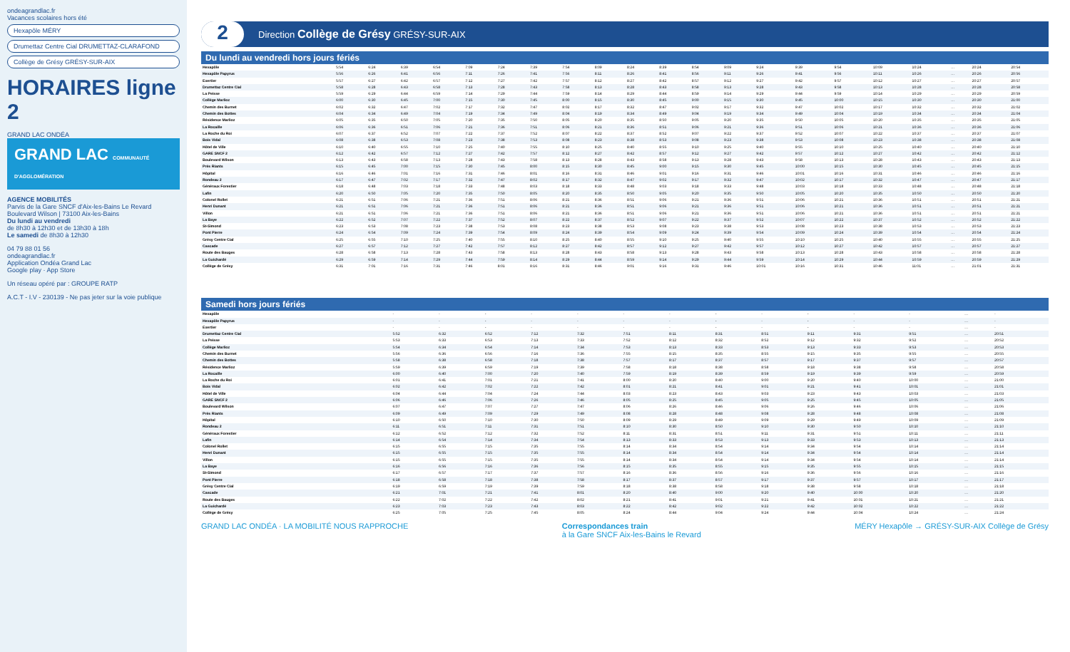ondeagrandlac.fr
Vacances scolaires hors été
Hexapôle MÉRY
Drumettaz Centre Cial DRUMETTAZ-CLARAFOND
Collège de Grésy GRÉSY-SUR-AIX
HORAIRES ligne 2
GRAND LAC ONDÉA
GRAND LAC COMMUNAUTÉ D'AGGLOMÉRATION
AGENCE MOBILITÉS
Parvis de la Gare SNCF d'Aix-les-Bains Le Revard
Boulevard Wilson | 73100 Aix-les-Bains
Du lundi au vendredi
de 8h30 à 12h30 et de 13h30 à 18h
Le samedi de 8h30 à 12h30
04 79 88 01 56
ondeagrandlac.fr
Application Ondéa Grand Lac
Google play · App Store
Un réseau opéré par : GROUPE RATP
A.C.T - I.V - 230139 - Ne pas jeter sur la voie publique
2 Direction Collège de Grésy GRÉSY-SUR-AIX
Du lundi au vendredi hors jours fériés
| Hexapôle | 5:54 | 6:24 | 6:39 | 6:54 | 7:09 | 7:24 | 7:39 | 7:54 | 8:09 | 8:24 | 8:39 | 8:54 | 9:09 | 9:24 | 9:39 | 9:54 | 10:09 | 10:24 | … | 20:24 | 20:54 |
| Hexapôle Papyrus | 5:56 | 6:26 | 6:41 | 6:56 | 7:11 | 7:26 | 7:41 | 7:56 | 8:11 | 8:26 | 8:41 | 8:56 | 9:11 | 9:26 | 9:41 | 9:56 | 10:11 | 10:26 | … | 20:26 | 20:56 |
| Exertier | 5:57 | 6:27 | 6:42 | 6:57 | 7:12 | 7:27 | 7:42 | 7:57 | 8:12 | 8:27 | 8:42 | 8:57 | 9:12 | 9:27 | 9:42 | 9:57 | 10:12 | 10:27 | … | 20:27 | 20:57 |
| Drumettaz Centre Cial | 5:58 | 6:28 | 6:43 | 6:58 | 7:13 | 7:28 | 7:43 | 7:58 | 8:13 | 8:28 | 8:43 | 8:58 | 9:13 | 9:28 | 9:43 | 9:58 | 10:13 | 10:28 | … | 20:28 | 20:58 |
| La Peisse | 5:59 | 6:29 | 6:44 | 6:59 | 7:14 | 7:29 | 7:44 | 7:59 | 8:14 | 8:29 | 8:44 | 8:59 | 9:14 | 9:29 | 9:44 | 9:59 | 10:14 | 10:29 | … | 20:29 | 20:59 |
| Collège Marlioz | 6:00 | 6:30 | 6:45 | 7:00 | 7:15 | 7:30 | 7:45 | 8:00 | 8:15 | 8:30 | 8:45 | 9:00 | 9:15 | 9:30 | 9:45 | 10:00 | 10:15 | 10:30 | … | 20:30 | 21:00 |
| Chemin des Burnet | 6:02 | 6:32 | 6:47 | 7:02 | 7:17 | 7:32 | 7:47 | 8:02 | 8:17 | 8:32 | 8:47 | 9:02 | 9:17 | 9:32 | 9:47 | 10:02 | 10:17 | 10:32 | … | 20:32 | 21:02 |
| Chemin des Bottes | 6:04 | 6:34 | 6:49 | 7:04 | 7:19 | 7:34 | 7:49 | 8:04 | 8:19 | 8:34 | 8:49 | 9:04 | 9:19 | 9:34 | 9:49 | 10:04 | 10:19 | 10:34 | … | 20:34 | 21:04 |
| Résidence Marlioz | 6:05 | 6:35 | 6:50 | 7:05 | 7:20 | 7:35 | 7:50 | 8:05 | 8:20 | 8:35 | 8:50 | 9:05 | 9:20 | 9:35 | 9:50 | 10:05 | 10:20 | 10:35 | … | 20:35 | 21:05 |
| La Rocaille | 6:06 | 6:36 | 6:51 | 7:06 | 7:21 | 7:36 | 7:51 | 8:06 | 8:21 | 8:36 | 8:51 | 9:06 | 9:21 | 9:36 | 9:51 | 10:06 | 10:21 | 10:36 | … | 20:36 | 21:06 |
| La Roche du Roi | 6:07 | 6:37 | 6:52 | 7:07 | 7:22 | 7:37 | 7:52 | 8:07 | 8:22 | 8:37 | 8:52 | 9:07 | 9:22 | 9:37 | 9:52 | 10:07 | 10:22 | 10:37 | … | 20:37 | 21:07 |
| Bois Vidal | 6:08 | 6:38 | 6:53 | 7:08 | 7:23 | 7:38 | 7:53 | 8:08 | 8:23 | 8:38 | 8:53 | 9:08 | 9:23 | 9:38 | 9:53 | 10:08 | 10:23 | 10:38 | … | 20:38 | 21:08 |
| Hôtel de Ville | 6:10 | 6:40 | 6:55 | 7:10 | 7:25 | 7:40 | 7:55 | 8:10 | 8:25 | 8:40 | 8:55 | 9:10 | 9:25 | 9:40 | 9:55 | 10:10 | 10:25 | 10:40 | … | 20:40 | 21:10 |
| GARE SNCF 2 | 6:12 | 6:42 | 6:57 | 7:12 | 7:27 | 7:42 | 7:57 | 8:12 | 8:27 | 8:42 | 8:57 | 9:12 | 9:27 | 9:42 | 9:57 | 10:12 | 10:27 | 10:42 | … | 20:42 | 21:12 |
| Boulevard Wilson | 6:13 | 6:43 | 6:58 | 7:13 | 7:28 | 7:43 | 7:58 | 8:13 | 8:28 | 8:43 | 8:58 | 9:13 | 9:28 | 9:43 | 9:58 | 10:13 | 10:28 | 10:43 | … | 20:43 | 21:13 |
| Près Riants | 6:15 | 6:45 | 7:00 | 7:15 | 7:30 | 7:45 | 8:00 | 8:15 | 8:30 | 8:45 | 9:00 | 9:15 | 9:30 | 9:45 | 10:00 | 10:15 | 10:30 | 10:45 | … | 20:45 | 21:15 |
| Hôpital | 6:16 | 6:46 | 7:01 | 7:16 | 7:31 | 7:46 | 8:01 | 8:16 | 8:31 | 8:46 | 9:01 | 9:16 | 9:31 | 9:46 | 10:01 | 10:16 | 10:31 | 10:46 | … | 20:46 | 21:16 |
| Rondeau 2 | 6:17 | 6:47 | 7:02 | 7:17 | 7:32 | 7:47 | 8:02 | 8:17 | 8:32 | 8:47 | 9:02 | 9:17 | 9:32 | 9:47 | 10:02 | 10:17 | 10:32 | 10:47 | … | 20:47 | 21:17 |
| Généraux Forestier | 6:18 | 6:48 | 7:03 | 7:18 | 7:33 | 7:48 | 8:03 | 8:18 | 8:33 | 8:48 | 9:03 | 9:18 | 9:33 | 9:48 | 10:03 | 10:18 | 10:33 | 10:48 | … | 20:48 | 21:18 |
| Lafin | 6:20 | 6:50 | 7:05 | 7:20 | 7:35 | 7:50 | 8:05 | 8:20 | 8:35 | 8:50 | 9:05 | 9:20 | 9:35 | 9:50 | 10:05 | 10:20 | 10:35 | 10:50 | … | 20:50 | 21:20 |
| Colonel Rollet | 6:21 | 6:51 | 7:06 | 7:21 | 7:36 | 7:51 | 8:06 | 8:21 | 8:36 | 8:51 | 9:06 | 9:21 | 9:36 | 9:51 | 10:06 | 10:21 | 10:36 | 10:51 | … | 20:51 | 21:21 |
| Henri Dunant | 6:21 | 6:51 | 7:06 | 7:21 | 7:36 | 7:51 | 8:06 | 8:21 | 8:36 | 8:51 | 9:06 | 9:21 | 9:36 | 9:51 | 10:06 | 10:21 | 10:36 | 10:51 | … | 20:51 | 21:21 |
| Villon | 6:21 | 6:51 | 7:06 | 7:21 | 7:36 | 7:51 | 8:06 | 8:21 | 8:36 | 8:51 | 9:06 | 9:21 | 9:36 | 9:51 | 10:06 | 10:21 | 10:36 | 10:51 | … | 20:51 | 21:21 |
| La Baye | 6:22 | 6:52 | 7:07 | 7:22 | 7:37 | 7:52 | 8:07 | 8:22 | 8:37 | 8:52 | 9:07 | 9:22 | 9:37 | 9:52 | 10:07 | 10:22 | 10:37 | 10:52 | … | 20:52 | 21:22 |
| St-Simond | 6:23 | 6:53 | 7:08 | 7:23 | 7:38 | 7:53 | 8:08 | 8:23 | 8:38 | 8:53 | 9:08 | 9:23 | 9:38 | 9:53 | 10:08 | 10:23 | 10:38 | 10:53 | … | 20:53 | 21:23 |
| Pont Pierre | 6:24 | 6:54 | 7:09 | 7:24 | 7:39 | 7:54 | 8:09 | 8:24 | 8:39 | 8:54 | 9:09 | 9:24 | 9:39 | 9:54 | 10:09 | 10:24 | 10:39 | 10:54 | … | 20:54 | 21:24 |
| Grésy Centre Cial | 6:25 | 6:55 | 7:10 | 7:25 | 7:40 | 7:55 | 8:10 | 8:25 | 8:40 | 8:55 | 9:10 | 9:25 | 9:40 | 9:55 | 10:10 | 10:25 | 10:40 | 10:55 | … | 20:55 | 21:25 |
| Cascade | 6:27 | 6:57 | 7:12 | 7:27 | 7:42 | 7:57 | 8:12 | 8:27 | 8:42 | 8:57 | 9:12 | 9:27 | 9:42 | 9:57 | 10:12 | 10:27 | 10:42 | 10:57 | … | 20:57 | 21:27 |
| Route des Bauges | 6:28 | 6:58 | 7:13 | 7:28 | 7:43 | 7:58 | 8:13 | 8:28 | 8:43 | 8:58 | 9:13 | 9:28 | 9:43 | 9:58 | 10:13 | 10:28 | 10:43 | 10:58 | … | 20:58 | 21:28 |
| La Guichardé | 6:29 | 6:59 | 7:14 | 7:29 | 7:44 | 7:59 | 8:14 | 8:29 | 8:44 | 8:59 | 9:14 | 9:29 | 9:44 | 9:59 | 10:14 | 10:29 | 10:44 | 10:59 | … | 20:59 | 21:29 |
| Collège de Grésy | 6:31 | 7:01 | 7:16 | 7:31 | 7:46 | 8:01 | 8:16 | 8:31 | 8:46 | 9:01 | 9:16 | 9:31 | 9:46 | 10:01 | 10:16 | 10:31 | 10:46 | 11:01 | … | 21:01 | 21:31 |
Samedi hors jours fériés
| Hexapôle | - | - | - | - | - | - | - | - | - | - | - | - | … | - |
| Hexapôle Papyrus | - | - | - | - | - | - | - | - | - | - | - | - | … | - |
| Exertier | - | - | - | - | - | - | - | - | - | - | - | - | … | - |
| Drumettaz Centre Cial | 5:52 | 6:32 | 6:52 | 7:12 | 7:32 | 7:51 | 8:11 | 8:31 | 8:51 | 9:11 | 9:31 | 9:51 | … | 20:51 |
| La Peisse | 5:53 | 6:33 | 6:53 | 7:13 | 7:33 | 7:52 | 8:12 | 8:32 | 8:52 | 9:12 | 9:32 | 9:52 | … | 20:52 |
| Collège Marlioz | 5:54 | 6:34 | 6:54 | 7:14 | 7:34 | 7:53 | 8:13 | 8:33 | 8:53 | 9:13 | 9:33 | 9:53 | … | 20:53 |
| Chemin des Burnet | 5:56 | 6:36 | 6:56 | 7:16 | 7:36 | 7:55 | 8:15 | 8:35 | 8:55 | 9:15 | 9:35 | 9:55 | … | 20:55 |
| Chemin des Bottes | 5:58 | 6:38 | 6:58 | 7:18 | 7:38 | 7:57 | 8:17 | 8:37 | 8:57 | 9:17 | 9:37 | 9:57 | … | 20:57 |
| Résidence Marlioz | 5:59 | 6:39 | 6:59 | 7:19 | 7:39 | 7:58 | 8:18 | 8:38 | 8:58 | 9:18 | 9:38 | 9:58 | … | 20:58 |
| La Rocaille | 6:00 | 6:40 | 7:00 | 7:20 | 7:40 | 7:59 | 8:19 | 8:39 | 8:59 | 9:19 | 9:39 | 9:59 | … | 20:59 |
| La Roche du Roi | 6:01 | 6:41 | 7:01 | 7:21 | 7:41 | 8:00 | 8:20 | 8:40 | 9:00 | 9:20 | 9:40 | 10:00 | … | 21:00 |
| Bois Vidal | 6:02 | 6:42 | 7:02 | 7:22 | 7:42 | 8:01 | 8:21 | 8:41 | 9:01 | 9:21 | 9:41 | 10:01 | … | 21:01 |
| Hôtel de Ville | 6:04 | 6:44 | 7:04 | 7:24 | 7:44 | 8:03 | 8:23 | 8:43 | 9:03 | 9:23 | 9:43 | 10:03 | … | 21:03 |
| GARE SNCF 2 | 6:06 | 6:46 | 7:06 | 7:26 | 7:46 | 8:05 | 8:25 | 8:45 | 9:05 | 9:25 | 9:45 | 10:05 | … | 21:05 |
| Boulevard Wilson | 6:07 | 6:47 | 7:07 | 7:27 | 7:47 | 8:06 | 8:26 | 8:46 | 9:06 | 9:26 | 9:46 | 10:06 | … | 21:06 |
| Près Riants | 6:09 | 6:49 | 7:09 | 7:29 | 7:49 | 8:08 | 8:28 | 8:48 | 9:08 | 9:28 | 9:48 | 10:08 | … | 21:08 |
| Hôpital | 6:10 | 6:50 | 7:10 | 7:30 | 7:50 | 8:09 | 8:29 | 8:49 | 9:09 | 9:29 | 9:49 | 10:09 | … | 21:09 |
| Rondeau 2 | 6:11 | 6:51 | 7:11 | 7:31 | 7:51 | 8:10 | 8:30 | 8:50 | 9:10 | 9:30 | 9:50 | 10:10 | … | 21:10 |
| Généraux Forestier | 6:12 | 6:52 | 7:12 | 7:32 | 7:52 | 8:11 | 8:31 | 8:51 | 9:11 | 9:31 | 9:51 | 10:11 | … | 21:11 |
| Lafin | 6:14 | 6:54 | 7:14 | 7:34 | 7:54 | 8:13 | 8:33 | 8:53 | 9:13 | 9:33 | 9:53 | 10:13 | … | 21:13 |
| Colonel Rollet | 6:15 | 6:55 | 7:15 | 7:35 | 7:55 | 8:14 | 8:34 | 8:54 | 9:14 | 9:34 | 9:54 | 10:14 | … | 21:14 |
| Henri Dunant | 6:15 | 6:55 | 7:15 | 7:35 | 7:55 | 8:14 | 8:34 | 8:54 | 9:14 | 9:34 | 9:54 | 10:14 | … | 21:14 |
| Villon | 6:15 | 6:55 | 7:15 | 7:35 | 7:55 | 8:14 | 8:34 | 8:54 | 9:14 | 9:34 | 9:54 | 10:14 | … | 21:14 |
| La Baye | 6:16 | 6:56 | 7:16 | 7:36 | 7:56 | 8:15 | 8:35 | 8:55 | 9:15 | 9:35 | 9:55 | 10:15 | … | 21:15 |
| St-Simond | 6:17 | 6:57 | 7:17 | 7:37 | 7:57 | 8:16 | 8:36 | 8:56 | 9:16 | 9:36 | 9:56 | 10:16 | … | 21:16 |
| Pont Pierre | 6:18 | 6:58 | 7:18 | 7:38 | 7:58 | 8:17 | 8:37 | 8:57 | 9:17 | 9:37 | 9:57 | 10:17 | … | 21:17 |
| Grésy Centre Cial | 6:19 | 6:59 | 7:19 | 7:39 | 7:59 | 8:18 | 8:38 | 8:58 | 9:18 | 9:38 | 9:58 | 10:18 | … | 21:18 |
| Cascade | 6:21 | 7:01 | 7:21 | 7:41 | 8:01 | 8:20 | 8:40 | 9:00 | 9:20 | 9:40 | 10:00 | 10:20 | … | 21:20 |
| Route des Bauges | 6:22 | 7:02 | 7:22 | 7:42 | 8:02 | 8:21 | 8:41 | 9:01 | 9:21 | 9:41 | 10:01 | 10:21 | … | 21:21 |
| La Guichardé | 6:23 | 7:03 | 7:23 | 7:43 | 8:03 | 8:22 | 8:42 | 9:02 | 9:22 | 9:42 | 10:02 | 10:22 | … | 21:22 |
| Collège de Grésy | 6:25 | 7:05 | 7:25 | 7:45 | 8:05 | 8:24 | 8:44 | 9:04 | 9:24 | 9:44 | 10:04 | 10:24 | … | 21:24 |
GRAND LAC ONDÉA · LA MOBILITÉ NOUS RAPPROCHE Correspondances train
à la Gare SNCF Aix-les-Bains le Revard MÉRY Hexapôle → GRÉSY-SUR-AIX Collège de Grésy